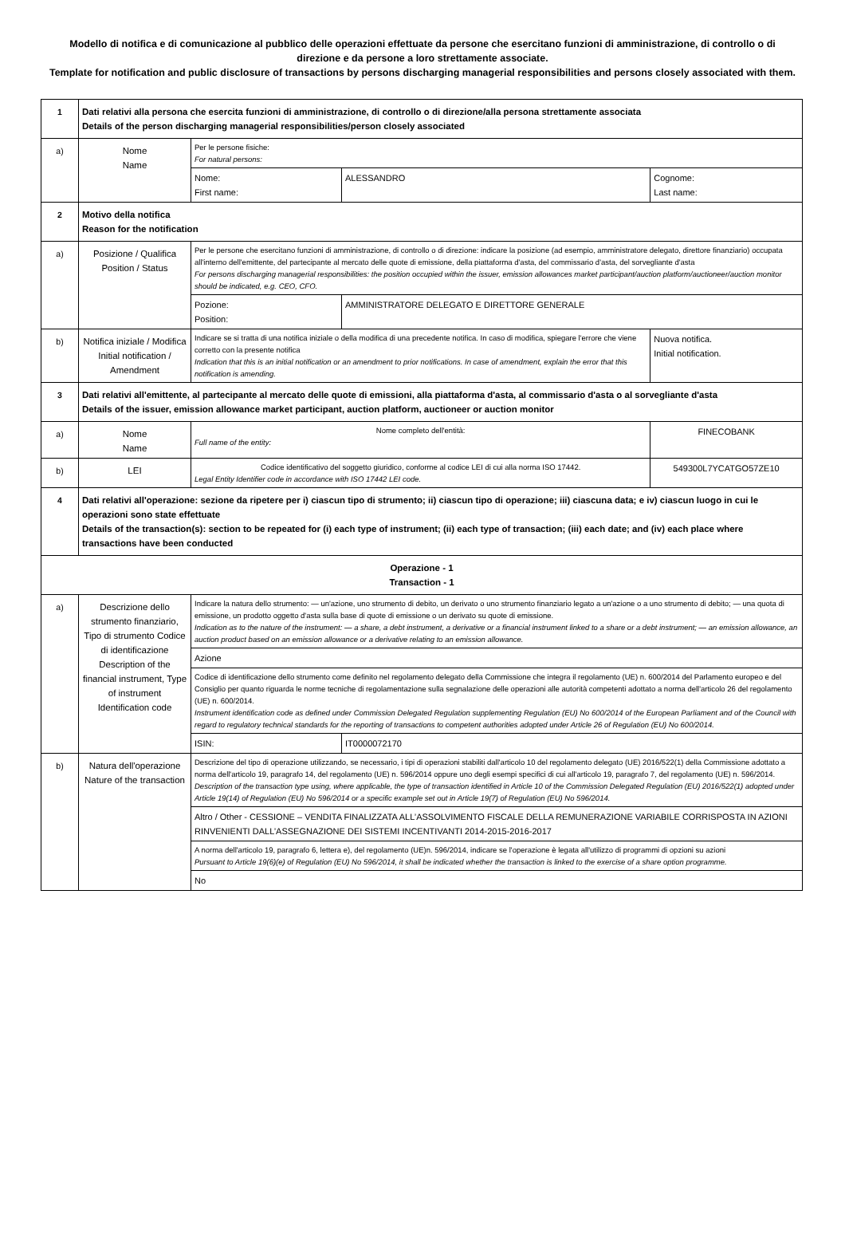Modello di notifica e di comunicazione al pubblico delle operazioni effettuate da persone che esercitano funzioni di amministrazione, di controllo o di direzione e da persone a loro strettamente associate.
Template for notification and public disclosure of transactions by persons discharging managerial responsibilities and persons closely associated with them.
| 1 | Dati relativi alla persona che esercita funzioni di amministrazione, di controllo o di direzione/alla persona strettamente associata Details of the person discharging managerial responsibilities/person closely associated | | | | | |
| a) | Nome Name | Per le persone fisiche: For natural persons: | | | | |
| | | Nome: First name: | ALESSANDRO | | Cognome: Last name: | |
| 2 | Motivo della notifica Reason for the notification | | | | | |
| a) | Posizione / Qualifica Position / Status | Per le persone che esercitano funzioni di amministrazione, di controllo o di direzione: indicare la posizione (ad esempio, amministratore delegato, direttore finanziario) occupata all'interno dell'emittente, del partecipante al mercato delle quote di emissione, della piattaforma d'asta, del commissario d'asta, del sorvegliante d'asta For persons discharging managerial responsibilities: the position occupied within the issuer, emission allowances market participant/auction platform/auctioneer/auction monitor should be indicated, e.g. CEO, CFO. | | | | |
| | | Pozione: Position: | AMMINISTRATORE DELEGATO E DIRETTORE GENERALE | | | |
| b) | Notifica iniziale / Modifica Initial notification / Amendment | Indicare se si tratta di una notifica iniziale o della modifica di una precedente notifica. In caso di modifica, spiegare l'errore che viene corretto con la presente notifica Indication that this is an initial notification or an amendment to prior notifications. In case of amendment, explain the error that this notification is amending. | | Nuova notifica. Initial notification. | | |
| 3 | Dati relativi all'emittente, al partecipante al mercato delle quote di emissioni, alla piattaforma d'asta, al commissario d'asta o al sorvegliante d'asta Details of the issuer, emission allowance market participant, auction platform, auctioneer or auction monitor | | | | | |
| a) | Nome Name | Nome completo dell'entità: Full name of the entity: | | FINECOBANK | | |
| b) | LEI | Codice identificativo del soggetto giuridico, conforme al codice LEI di cui alla norma ISO 17442. Legal Entity Identifier code in accordance with ISO 17442 LEI code. | | 549300L7YCATGO57ZE10 | | |
| 4 | Dati relativi all'operazione: sezione da ripetere per i) ciascun tipo di strumento; ii) ciascun tipo di operazione; iii) ciascuna data; e iv) ciascun luogo in cui le operazioni sono state effettuate Details of the transaction(s): section to be repeated for (i) each type of instrument; (ii) each type of transaction; (iii) each date; and (iv) each place where transactions have been conducted | | | | | |
| Operazione - 1 Transaction - 1 | | | | | | |
| a) | Descrizione dello strumento finanziario, Tipo di strumento Codice di identificazione Description of the financial instrument, Type of instrument Identification code | Indicare la natura dello strumento: — un'azione, uno strumento di debito, un derivato o uno strumento finanziario legato a un'azione o a uno strumento di debito; — una quota di emissione, un prodotto oggetto d'asta sulla base di quote di emissione o un derivato su quote di emissione. Indication as to the nature of the instrument: — a share, a debt instrument, a derivative or a financial instrument linked to a share or a debt instrument; — an emission allowance, an auction product based on an emission allowance or a derivative relating to an emission allowance. | | | | |
| | | Azione | | | | |
| | | Codice di identificazione dello strumento come definito nel regolamento delegato della Commissione che integra il regolamento (UE) n. 600/2014 del Parlamento europeo e del Consiglio per quanto riguarda le norme tecniche di regolamentazione sulla segnalazione delle operazioni alle autorità competenti adottato a norma dell'articolo 26 del regolamento (UE) n. 600/2014. Instrument identification code as defined under Commission Delegated Regulation supplementing Regulation (EU) No 600/2014 of the European Parliament and of the Council with regard to regulatory technical standards for the reporting of transactions to competent authorities adopted under Article 26 of Regulation (EU) No 600/2014. | | | | |
| | | ISIN: | IT0000072170 | | | |
| b) | Natura dell'operazione Nature of the transaction | Descrizione del tipo di operazione utilizzando, se necessario, i tipi di operazioni stabiliti dall'articolo 10 del regolamento delegato (UE) 2016/522(1) della Commissione adottato a norma dell'articolo 19, paragrafo 14, del regolamento (UE) n. 596/2014 oppure uno degli esempi specifici di cui all'articolo 19, paragrafo 7, del regolamento (UE) n. 596/2014. Description of the transaction type using, where applicable, the type of transaction identified in Article 10 of the Commission Delegated Regulation (EU) 2016/522(1) adopted under Article 19(14) of Regulation (EU) No 596/2014 or a specific example set out in Article 19(7) of Regulation (EU) No 596/2014. | | | | |
| | | Altro / Other - CESSIONE – VENDITA FINALIZZATA ALL’ASSOLVIMENTO FISCALE DELLA REMUNERAZIONE VARIABILE CORRISPOSTA IN AZIONI RINVENIENTI DALL’ASSEGNAZIONE DEI SISTEMI INCENTIVANTI 2014-2015-2016-2017 | | | | |
| | | A norma dell'articolo 19, paragrafo 6, lettera e), del regolamento (UE)n. 596/2014, indicare se l'operazione è legata all'utilizzo di programmi di opzioni su azioni Pursuant to Article 19(6)(e) of Regulation (EU) No 596/2014, it shall be indicated whether the transaction is linked to the exercise of a share option programme. | | | | |
| | | No | | | | |